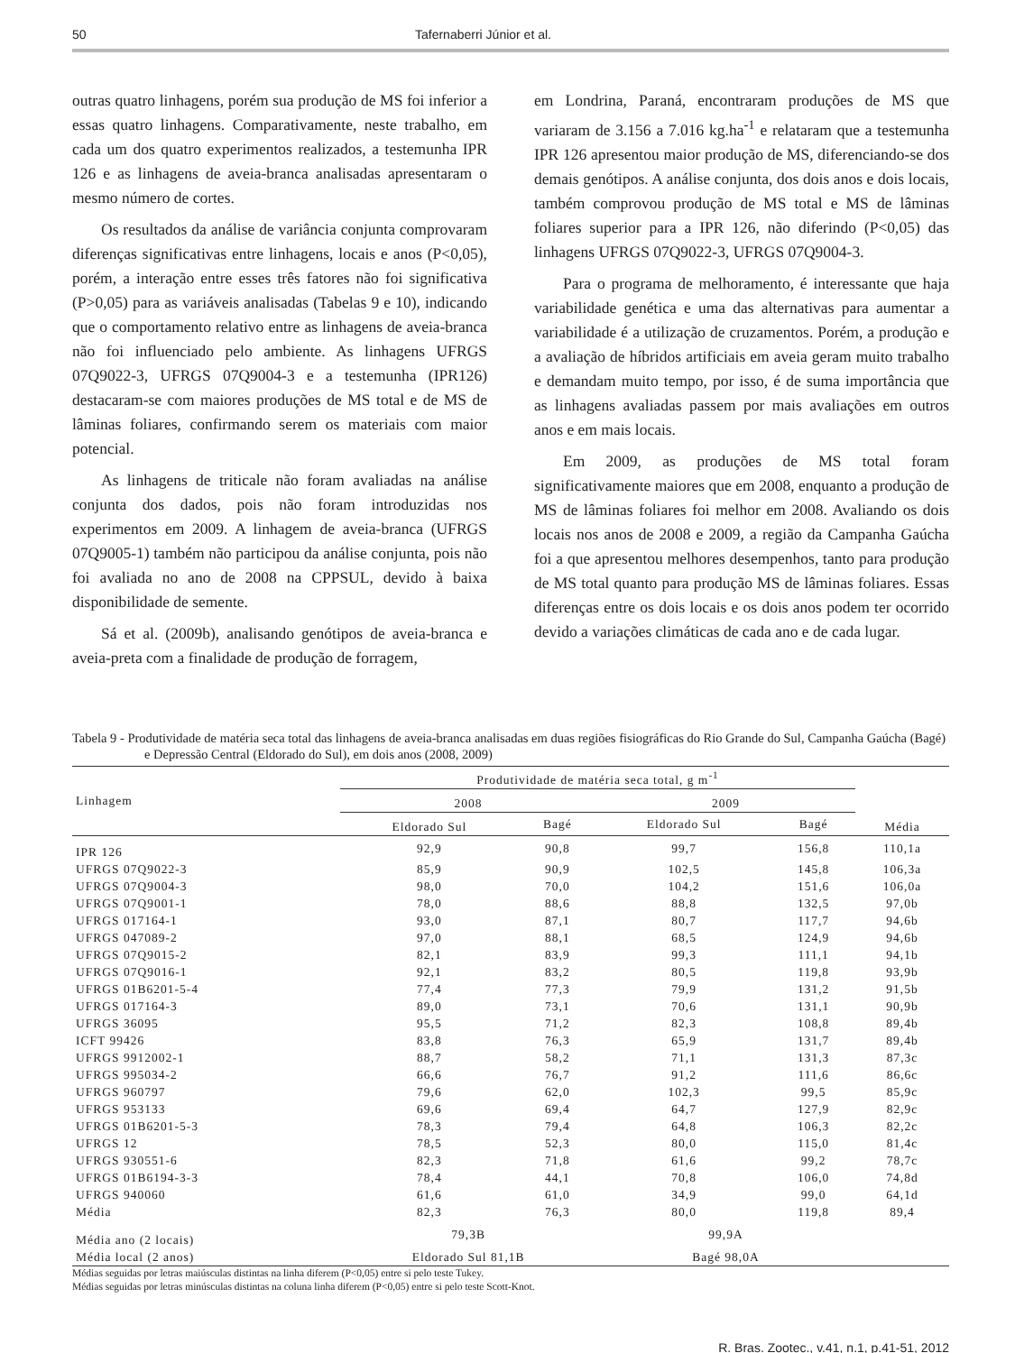50 Tafernaberri Júnior et al.
outras quatro linhagens, porém sua produção de MS foi inferior a essas quatro linhagens. Comparativamente, neste trabalho, em cada um dos quatro experimentos realizados, a testemunha IPR 126 e as linhagens de aveia-branca analisadas apresentaram o mesmo número de cortes.
Os resultados da análise de variância conjunta comprovaram diferenças significativas entre linhagens, locais e anos (P<0,05), porém, a interação entre esses três fatores não foi significativa (P>0,05) para as variáveis analisadas (Tabelas 9 e 10), indicando que o comportamento relativo entre as linhagens de aveia-branca não foi influenciado pelo ambiente. As linhagens UFRGS 07Q9022-3, UFRGS 07Q9004-3 e a testemunha (IPR126) destacaram-se com maiores produções de MS total e de MS de lâminas foliares, confirmando serem os materiais com maior potencial.
As linhagens de triticale não foram avaliadas na análise conjunta dos dados, pois não foram introduzidas nos experimentos em 2009. A linhagem de aveia-branca (UFRGS 07Q9005-1) também não participou da análise conjunta, pois não foi avaliada no ano de 2008 na CPPSUL, devido à baixa disponibilidade de semente.
Sá et al. (2009b), analisando genótipos de aveia-branca e aveia-preta com a finalidade de produção de forragem,
em Londrina, Paraná, encontraram produções de MS que variaram de 3.156 a 7.016 kg.ha<sup>-1</sup> e relataram que a testemunha IPR 126 apresentou maior produção de MS, diferenciando-se dos demais genótipos. A análise conjunta, dos dois anos e dois locais, também comprovou produção de MS total e MS de lâminas foliares superior para a IPR 126, não diferindo (P<0,05) das linhagens UFRGS 07Q9022-3, UFRGS 07Q9004-3.
Para o programa de melhoramento, é interessante que haja variabilidade genética e uma das alternativas para aumentar a variabilidade é a utilização de cruzamentos. Porém, a produção e a avaliação de híbridos artificiais em aveia geram muito trabalho e demandam muito tempo, por isso, é de suma importância que as linhagens avaliadas passem por mais avaliações em outros anos e em mais locais.
Em 2009, as produções de MS total foram significativamente maiores que em 2008, enquanto a produção de MS de lâminas foliares foi melhor em 2008. Avaliando os dois locais nos anos de 2008 e 2009, a região da Campanha Gaúcha foi a que apresentou melhores desempenhos, tanto para produção de MS total quanto para produção MS de lâminas foliares. Essas diferenças entre os dois locais e os dois anos podem ter ocorrido devido a variações climáticas de cada ano e de cada lugar.
Tabela 9 - Produtividade de matéria seca total das linhagens de aveia-branca analisadas em duas regiões fisiográficas do Rio Grande do Sul, Campanha Gaúcha (Bagé) e Depressão Central (Eldorado do Sul), em dois anos (2008, 2009)
| Linhagem | Produtividade de matéria seca total, g m<sup>-1</sup> | | | | Média |
| --- | --- | --- | --- | --- | --- |
| | 2008 | | 2009 | | |
| | Eldorado Sul | Bagé | Eldorado Sul | Bagé | |
| IPR 126 | 92,9 | 90,8 | 99,7 | 156,8 | 110,1a |
| UFRGS 07Q9022-3 | 85,9 | 90,9 | 102,5 | 145,8 | 106,3a |
| UFRGS 07Q9004-3 | 98,0 | 70,0 | 104,2 | 151,6 | 106,0a |
| UFRGS 07Q9001-1 | 78,0 | 88,6 | 88,8 | 132,5 | 97,0b |
| UFRGS 017164-1 | 93,0 | 87,1 | 80,7 | 117,7 | 94,6b |
| UFRGS 047089-2 | 97,0 | 88,1 | 68,5 | 124,9 | 94,6b |
| UFRGS 07Q9015-2 | 82,1 | 83,9 | 99,3 | 111,1 | 94,1b |
| UFRGS 07Q9016-1 | 92,1 | 83,2 | 80,5 | 119,8 | 93,9b |
| UFRGS 01B6201-5-4 | 77,4 | 77,3 | 79,9 | 131,2 | 91,5b |
| UFRGS 017164-3 | 89,0 | 73,1 | 70,6 | 131,1 | 90,9b |
| UFRGS 36095 | 95,5 | 71,2 | 82,3 | 108,8 | 89,4b |
| ICFT 99426 | 83,8 | 76,3 | 65,9 | 131,7 | 89,4b |
| UFRGS 9912002-1 | 88,7 | 58,2 | 71,1 | 131,3 | 87,3c |
| UFRGS 995034-2 | 66,6 | 76,7 | 91,2 | 111,6 | 86,6c |
| UFRGS 960797 | 79,6 | 62,0 | 102,3 | 99,5 | 85,9c |
| UFRGS 953133 | 69,6 | 69,4 | 64,7 | 127,9 | 82,9c |
| UFRGS 01B6201-5-3 | 78,3 | 79,4 | 64,8 | 106,3 | 82,2c |
| UFRGS 12 | 78,5 | 52,3 | 80,0 | 115,0 | 81,4c |
| UFRGS 930551-6 | 82,3 | 71,8 | 61,6 | 99,2 | 78,7c |
| UFRGS 01B6194-3-3 | 78,4 | 44,1 | 70,8 | 106,0 | 74,8d |
| UFRGS 940060 | 61,6 | 61,0 | 34,9 | 99,0 | 64,1d |
| Média | 82,3 | 76,3 | 80,0 | 119,8 | 89,4 |
| Média ano (2 locais) | 79,3B | | 99,9A | | |
| Média local (2 anos) | Eldorado Sul 81,1B | | Bagé 98,0A | | |
Médias seguidas por letras maiúsculas distintas na linha diferem (P<0,05) entre si pelo teste Tukey.
Médias seguidas por letras minúsculas distintas na coluna linha diferem (P<0,05) entre si pelo teste Scott-Knot.
R. Bras. Zootec., v.41, n.1, p.41-51, 2012